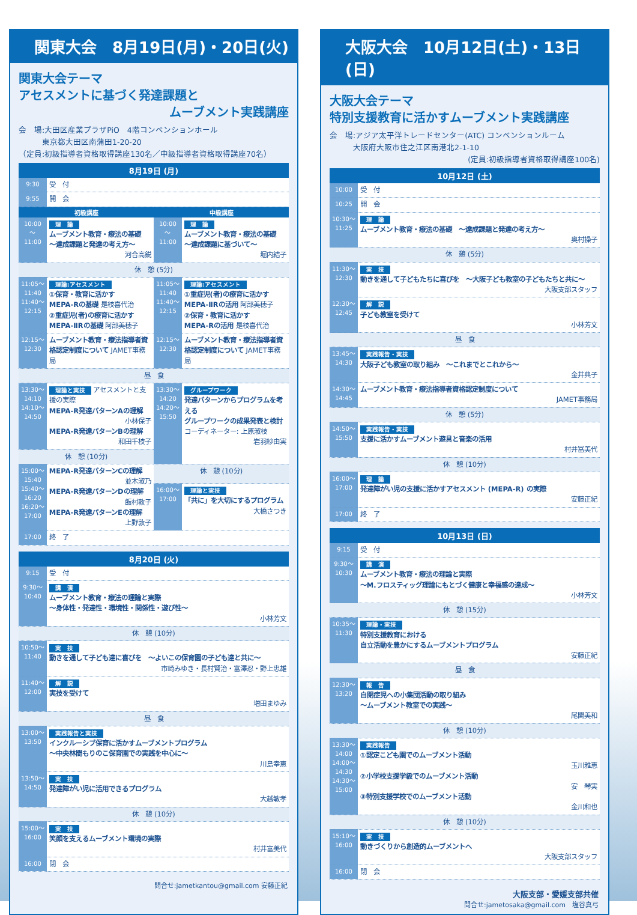関東大会　8月19日(月)・20日(火)
関東大会テーマ
アセスメントに基づく発達課題と
ムーブメント実践講座
会　場:大田区産業プラザPiO　4階コンベンションホール
　　　東京都大田区南蒲田1-20-20
（定員:初級指導者資格取得講座130名／中級指導者資格取得講座70名）
| 8月19日 (月) | | | |
| --- | --- | --- | --- |
| 9:30 | 受 付 | | |
| 9:55 | 開 会 | | |
| 初級講座 | | 中級講座 | |
| 10:00 〜 11:00 | 理 論 ムーブメント教育・療法の基礎 〜達成課題と発達の考え方〜 河合高鋭 | 10:00 〜 11:00 | 理 論 ムーブメント教育・療法の基礎 〜達成課題に基づいて〜 堀内結子 |
| 休 憩 (5分) | | | |
| 11:05〜11:40 11:40〜12:15 | 理論:アセスメント ①保育・教育に活かす MEPA-Rの基礎 是枝喜代治 ②重症児(者)の療育に活かす MEPA-ⅡRの基礎 阿部美穂子 | 11:05〜11:40 11:40〜12:15 | 理論:アセスメント ①重症児(者)の療育に活かす MEPA-ⅡRの活用 阿部美穂子 ②保育・教育に活かす MEPA-Rの活用 是枝喜代治 |
| 12:15〜12:30 | ムーブメント教育・療法指導者資格認定制度について JAMET事務局 | 12:15〜12:30 | ムーブメント教育・療法指導者資格認定制度について JAMET事務局 |
| 昼 食 | | | |
| 13:30〜14:10 14:10〜14:50 | 理論と実技 アセスメントと支援の実際 MEPA-R発達パターンAの理解 小林保子 MEPA-R発達パターンBの理解 和田千枝子 | 13:30〜14:20 14:20〜15:50 | グループワーク 発達パターンからプログラムを考える グループワークの成果発表と検討 コーディネーター: 上原淑枝 岩羽紗由実 |
| 休 憩 (10分) | | | |
| 15:00〜15:40 15:40〜16:20 16:20〜17:00 | MEPA-R発達パターンCの理解 並木淑乃 MEPA-R発達パターンDの理解 飯村敦子 MEPA-R発達パターンEの理解 上野敦子 | 休 憩 (10分) | |
| | | 16:00〜17:00 | 理論と実技 「共に」を大切にするプログラム 大橋さつき |
| 17:00 | 終 了 | | |
| 8月20日 (火) | |
| --- | --- |
| 9:15 | 受 付 |
| 9:30〜10:40 | 講 演 ムーブメント教育・療法の理論と実際 〜身体性・発達性・環境性・関係性・遊び性〜 小林芳文 |
| 休 憩 (10分) | |
| 10:50〜11:40 | 実 技 動きを通して子ども達に喜びを 〜よいこの保育園の子ども達と共に〜 市崎みゆき・長村賢治・富澤忍・野上忠雄 |
| 11:40〜12:00 | 解 説 実技を受けて 増田まゆみ |
| 昼 食 | |
| 13:00〜13:50 | 実践報告と実技 インクルーシブ保育に活かすムーブメントプログラム 〜中央林間もりのこ保育園での実践を中心に〜 川島幸恵 |
| 13:50〜14:50 | 実 技 発達障がい児に活用できるプログラム 大越敏孝 |
| 休 憩 (10分) | |
| 15:00〜16:00 | 実 技 笑顔を支えるムーブメント環境の実際 村井富美代 |
| 16:00 | 閉 会 |
問合せ:jametkantou@gmail.com 安藤正紀
大阪大会　10月12日(土)・13日(日)
大阪大会テーマ
特別支援教育に活かすムーブメント実践講座
会　場:アジア太平洋トレードセンター(ATC) コンベンションルーム
　　　大阪府大阪市住之江区南港北2-1-10
(定員:初級指導者資格取得講座100名)
| 10月12日 (土) | |
| --- | --- |
| 10:00 | 受 付 |
| 10:25 | 開 会 |
| 10:30〜11:25 | 理 論 ムーブメント教育・療法の基礎 〜達成課題と発達の考え方〜 奥村操子 |
| 休 憩 (5分) | |
| 11:30〜12:30 | 実 技 動きを通して子どもたちに喜びを 〜大阪子ども教室の子どもたちと共に〜 大阪支部スタッフ |
| 12:30〜12:45 | 解 説 子ども教室を受けて 小林芳文 |
| 昼 食 | |
| 13:45〜14:30 | 実践報告・実技 大阪子ども教室の取り組み 〜これまでとこれから〜 金井典子 |
| 14:30〜14:45 | ムーブメント教育・療法指導者資格認定制度について JAMET事務局 |
| 休 憩 (5分) | |
| 14:50〜15:50 | 実践報告・実技 支援に活かすムーブメント遊具と音楽の活用 村井冨美代 |
| 休 憩 (10分) | |
| 16:00〜17:00 | 理 論 発達障がい児の支援に活かすアセスメント (MEPA-R) の実際 安藤正紀 |
| 17:00 | 終 了 |
| 10月13日 (日) | |
| --- | --- |
| 9:15 | 受 付 |
| 9:30〜10:30 | 講 演 ムーブメント教育・療法の理論と実際 〜M.フロスティッグ理論にもとづく健康と幸福感の達成〜 小林芳文 |
| 休 憩 (15分) | |
| 10:35〜11:30 | 理論・実技 特別支援教育における 自立活動を豊かにするムーブメントプログラム 安藤正紀 |
| 昼 食 | |
| 12:30〜13:20 | 報 告 自閉症児への小集団活動の取り組み 〜ムーブメント教室での実践〜 尾関美和 |
| 休 憩 (10分) | |
| 13:30〜14:00 14:00〜14:30 14:30〜15:00 | 実践報告 ①認定こども園でのムーブメント活動 玉川雅恵 ②小学校支援学級でのムーブメント活動 安 琴実 ③特別支援学校でのムーブメント活動 金川和也 |
| 休 憩 (10分) | |
| 15:10〜16:00 | 実 技 動きづくりから創造的ムーブメントへ 大阪支部スタッフ |
| 16:00 | 閉 会 |
大阪支部・愛媛支部共催
問合せ:jametosaka@gmail.com　塩谷真弓